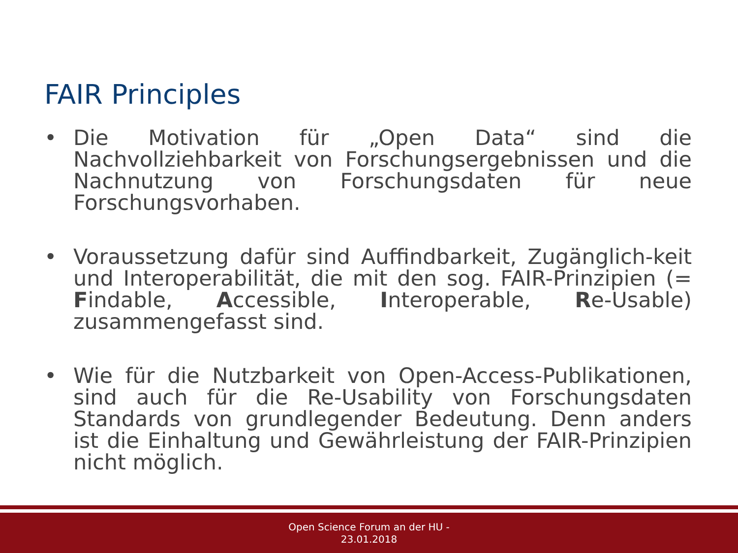FAIR Principles
• Die Motivation für „Open Data“ sind die Nachvollziehbarkeit von Forschungsergebnissen und die Nachnutzung von Forschungsdaten für neue Forschungsvorhaben.
• Voraussetzung dafür sind Auffindbarkeit, Zugänglich-keit und Interoperabilität, die mit den sog. FAIR-Prinzipien (= Findable, Accessible, Interoperable, Re-Usable) zusammengefasst sind.
• Wie für die Nutzbarkeit von Open-Access-Publikationen, sind auch für die Re-Usability von Forschungsdaten Standards von grundlegender Bedeutung. Denn anders ist die Einhaltung und Gewährleistung der FAIR-Prinzipien nicht möglich.
Open Science Forum an der HU -
23.01.2018